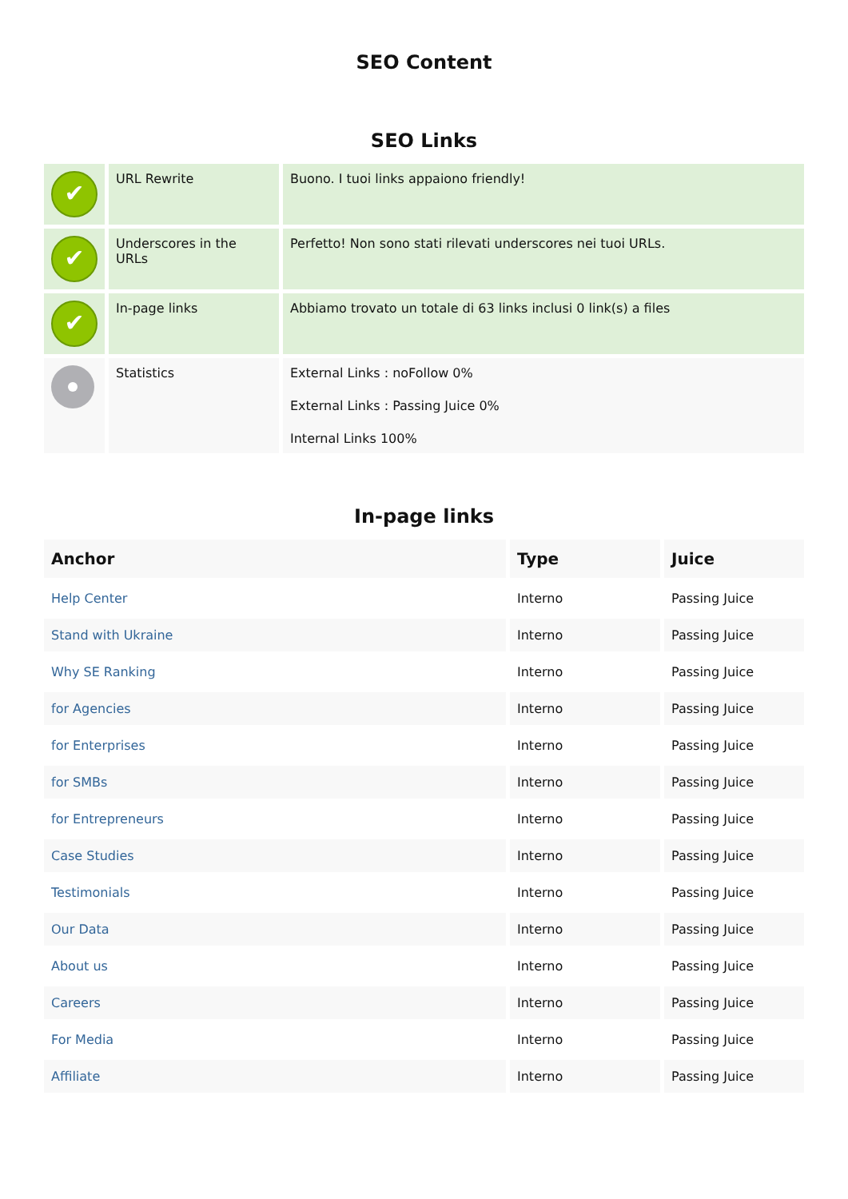SEO Content
SEO Links
| ✔ | URL Rewrite | Buono. I tuoi links appaiono friendly! |
| ✔ | Underscores in the URLs | Perfetto! Non sono stati rilevati underscores nei tuoi URLs. |
| ✔ | In-page links | Abbiamo trovato un totale di 63 links inclusi 0 link(s) a files |
| | Statistics | External Links : noFollow 0% External Links : Passing Juice 0% Internal Links 100% |
In-page links
| Anchor | Type | Juice |
| --- | --- | --- |
| Help Center | Interno | Passing Juice |
| Stand with Ukraine | Interno | Passing Juice |
| Why SE Ranking | Interno | Passing Juice |
| for Agencies | Interno | Passing Juice |
| for Enterprises | Interno | Passing Juice |
| for SMBs | Interno | Passing Juice |
| for Entrepreneurs | Interno | Passing Juice |
| Case Studies | Interno | Passing Juice |
| Testimonials | Interno | Passing Juice |
| Our Data | Interno | Passing Juice |
| About us | Interno | Passing Juice |
| Careers | Interno | Passing Juice |
| For Media | Interno | Passing Juice |
| Affiliate | Interno | Passing Juice |